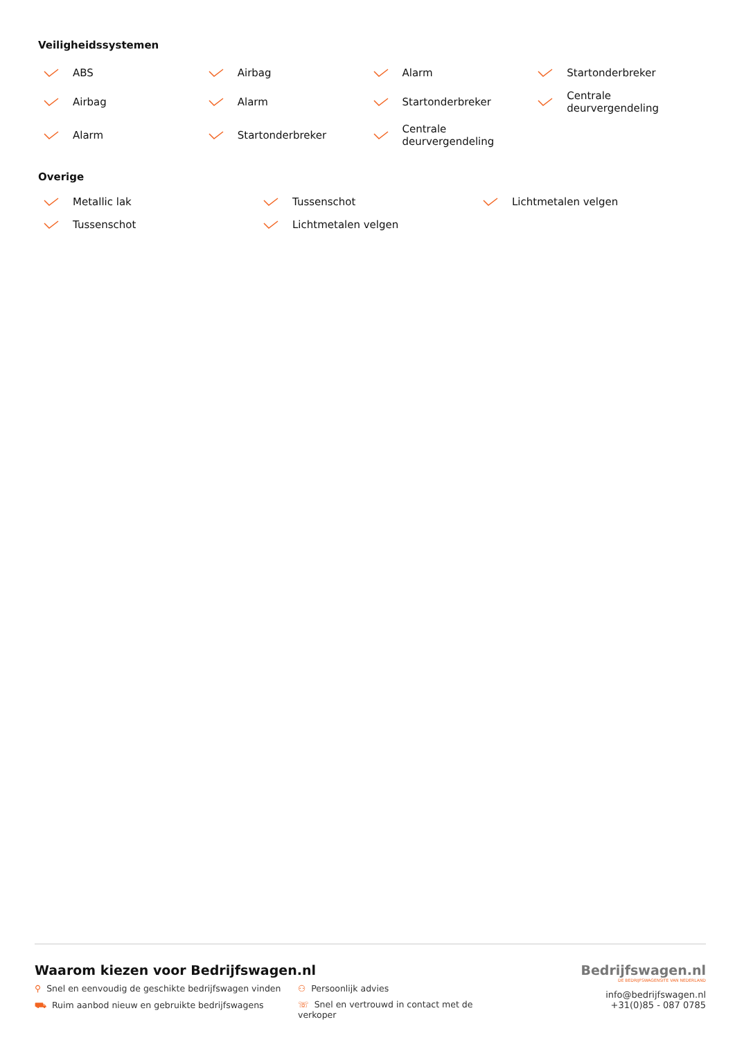Veiligheidssystemen
ABS
Airbag
Alarm
Startonderbreker
Airbag
Alarm
Startonderbreker
Centrale
deurvergendeling
Alarm
Startonderbreker
Centrale
deurvergendeling
Overige
Metallic lak
Tussenschot
Lichtmetalen velgen
Tussenschot
Lichtmetalen velgen
Waarom kiezen voor Bedrijfswagen.nl
⚲ Snel en eenvoudig de geschikte bedrijfswagen vinden
⚇ Persoonlijk advies
⛟ Ruim aanbod nieuw en gebruikte bedrijfswagens
☏ Snel en vertrouwd in contact met de verkoper
Bedrijfswagen.nl
DE BEDRIJFSWAGENSITE VAN NEDERLAND
info@bedrijfswagen.nl
+31(0)85 - 087 0785